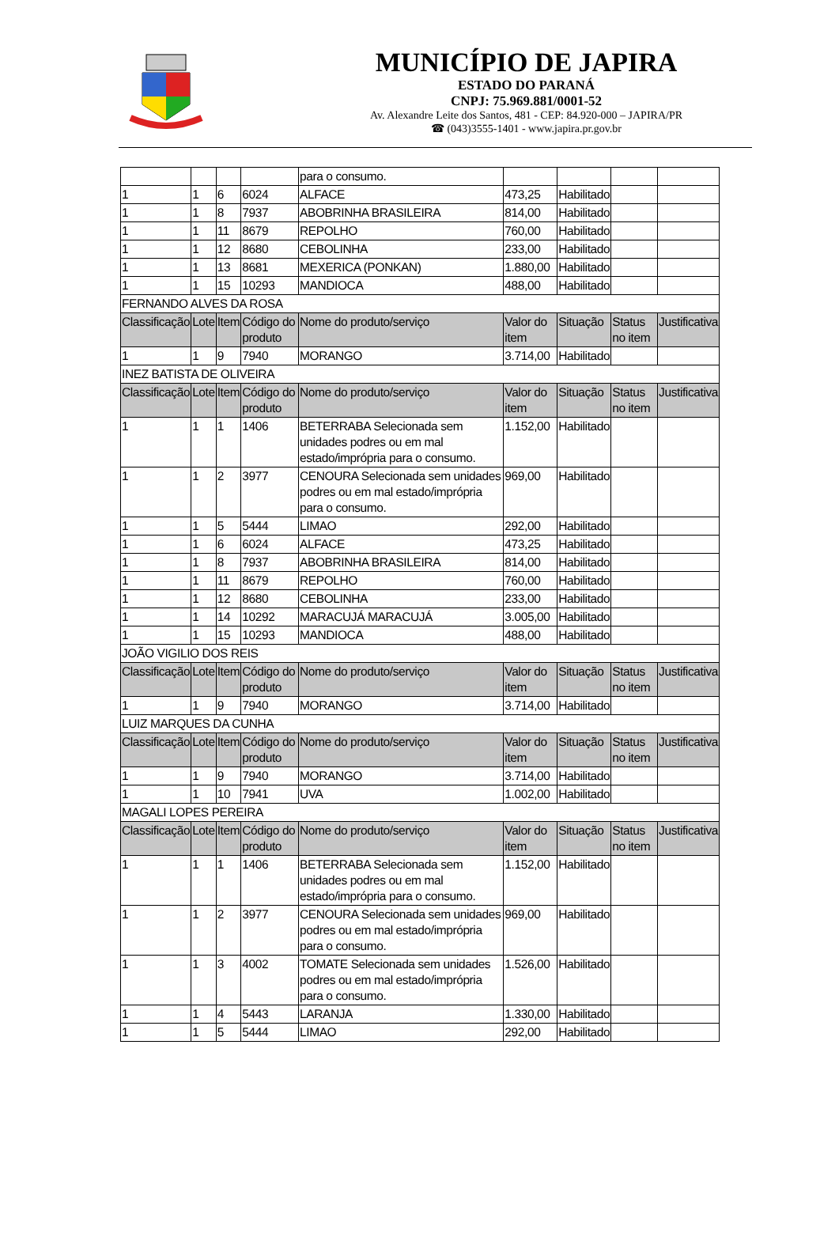MUNICÍPIO DE JAPIRA
ESTADO DO PARANÁ
CNPJ: 75.969.881/0001-52
Av. Alexandre Leite dos Santos, 481 - CEP: 84.920-000 – JAPIRA/PR
☎ (043)3555-1401 - www.japira.pr.gov.br
| | | | | para o consumo. | | | | |
| 1 | 1 | 6 | 6024 | ALFACE | 473,25 | Habilitado | | |
| 1 | 1 | 8 | 7937 | ABOBRINHA BRASILEIRA | 814,00 | Habilitado | | |
| 1 | 1 | 11 | 8679 | REPOLHO | 760,00 | Habilitado | | |
| 1 | 1 | 12 | 8680 | CEBOLINHA | 233,00 | Habilitado | | |
| 1 | 1 | 13 | 8681 | MEXERICA (PONKAN) | 1.880,00 | Habilitado | | |
| 1 | 1 | 15 | 10293 | MANDIOCA | 488,00 | Habilitado | | |
| FERNANDO ALVES DA ROSA | | | | | | | | |
| Classificação | Lote | Item | Código do produto | Nome do produto/serviço | Valor do item | Situação | Status no item | Justificativa |
| 1 | 1 | 9 | 7940 | MORANGO | 3.714,00 | Habilitado | | |
| INEZ BATISTA DE OLIVEIRA | | | | | | | | |
| Classificação | Lote | Item | Código do produto | Nome do produto/serviço | Valor do item | Situação | Status no item | Justificativa |
| 1 | 1 | 1 | 1406 | BETERRABA Selecionada sem unidades podres ou em mal estado/imprópria para o consumo. | 1.152,00 | Habilitado | | |
| 1 | 1 | 2 | 3977 | CENOURA Selecionada sem unidades podres ou em mal estado/imprópria para o consumo. | 969,00 | Habilitado | | |
| 1 | 1 | 5 | 5444 | LIMAO | 292,00 | Habilitado | | |
| 1 | 1 | 6 | 6024 | ALFACE | 473,25 | Habilitado | | |
| 1 | 1 | 8 | 7937 | ABOBRINHA BRASILEIRA | 814,00 | Habilitado | | |
| 1 | 1 | 11 | 8679 | REPOLHO | 760,00 | Habilitado | | |
| 1 | 1 | 12 | 8680 | CEBOLINHA | 233,00 | Habilitado | | |
| 1 | 1 | 14 | 10292 | MARACUJÁ MARACUJÁ | 3.005,00 | Habilitado | | |
| 1 | 1 | 15 | 10293 | MANDIOCA | 488,00 | Habilitado | | |
| JOÃO VIGILIO DOS REIS | | | | | | | | |
| Classificação | Lote | Item | Código do produto | Nome do produto/serviço | Valor do item | Situação | Status no item | Justificativa |
| 1 | 1 | 9 | 7940 | MORANGO | 3.714,00 | Habilitado | | |
| LUIZ MARQUES DA CUNHA | | | | | | | | |
| Classificação | Lote | Item | Código do produto | Nome do produto/serviço | Valor do item | Situação | Status no item | Justificativa |
| 1 | 1 | 9 | 7940 | MORANGO | 3.714,00 | Habilitado | | |
| 1 | 1 | 10 | 7941 | UVA | 1.002,00 | Habilitado | | |
| MAGALI LOPES PEREIRA | | | | | | | | |
| Classificação | Lote | Item | Código do produto | Nome do produto/serviço | Valor do item | Situação | Status no item | Justificativa |
| 1 | 1 | 1 | 1406 | BETERRABA Selecionada sem unidades podres ou em mal estado/imprópria para o consumo. | 1.152,00 | Habilitado | | |
| 1 | 1 | 2 | 3977 | CENOURA Selecionada sem unidades podres ou em mal estado/imprópria para o consumo. | 969,00 | Habilitado | | |
| 1 | 1 | 3 | 4002 | TOMATE Selecionada sem unidades podres ou em mal estado/imprópria para o consumo. | 1.526,00 | Habilitado | | |
| 1 | 1 | 4 | 5443 | LARANJA | 1.330,00 | Habilitado | | |
| 1 | 1 | 5 | 5444 | LIMAO | 292,00 | Habilitado | | |